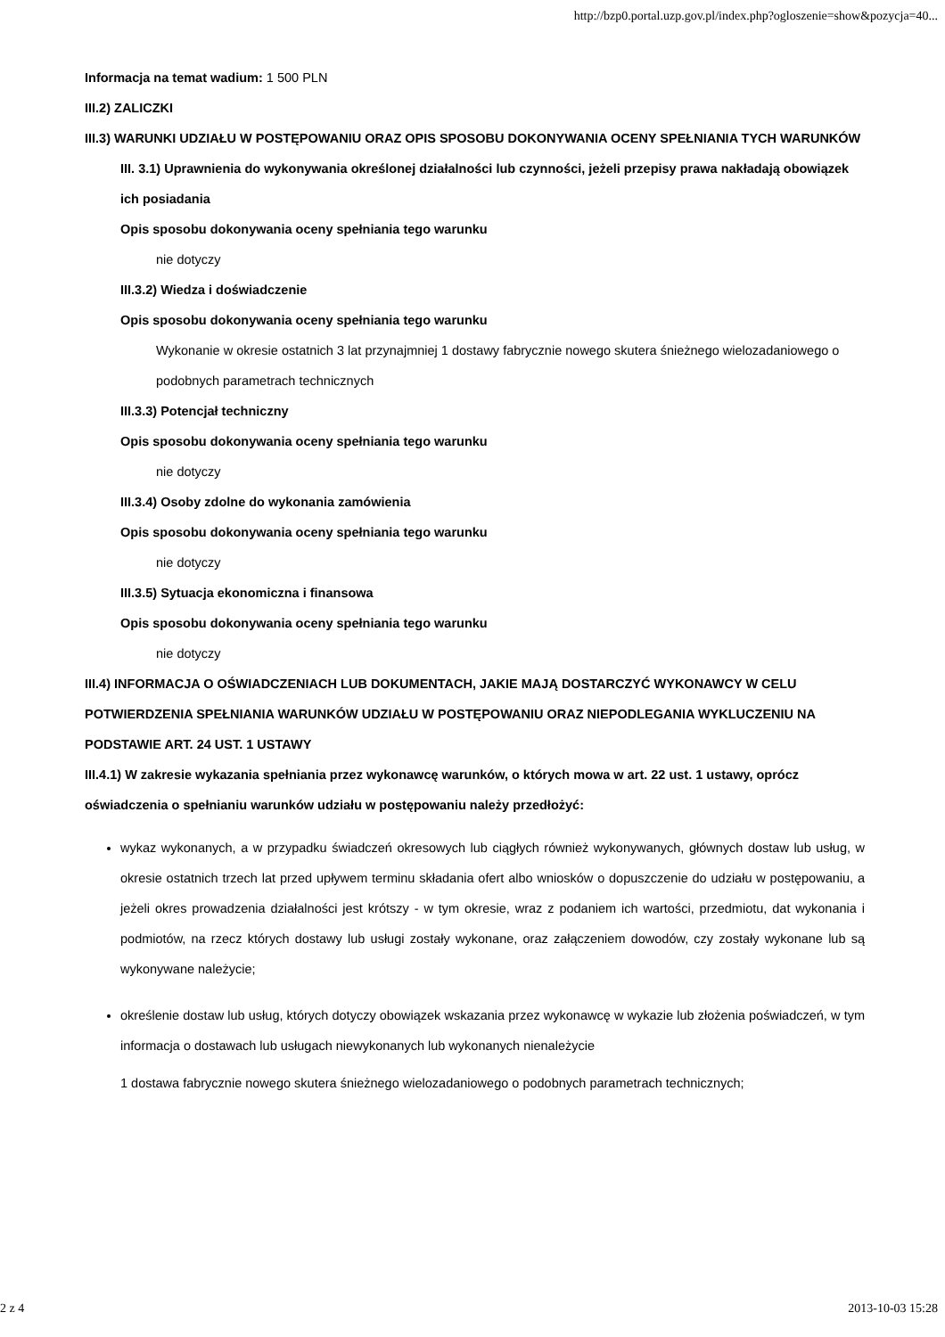http://bzp0.portal.uzp.gov.pl/index.php?ogloszenie=show&pozycja=40...
Informacja na temat wadium: 1 500 PLN
III.2) ZALICZKI
III.3) WARUNKI UDZIAŁU W POSTĘPOWANIU ORAZ OPIS SPOSOBU DOKONYWANIA OCENY SPEŁNIANIA TYCH WARUNKÓW
III. 3.1) Uprawnienia do wykonywania określonej działalności lub czynności, jeżeli przepisy prawa nakładają obowiązek ich posiadania
Opis sposobu dokonywania oceny spełniania tego warunku
nie dotyczy
III.3.2) Wiedza i doświadczenie
Opis sposobu dokonywania oceny spełniania tego warunku
Wykonanie w okresie ostatnich 3 lat przynajmniej 1 dostawy fabrycznie nowego skutera śnieżnego wielozadaniowego o podobnych parametrach technicznych
III.3.3) Potencjał techniczny
Opis sposobu dokonywania oceny spełniania tego warunku
nie dotyczy
III.3.4) Osoby zdolne do wykonania zamówienia
Opis sposobu dokonywania oceny spełniania tego warunku
nie dotyczy
III.3.5) Sytuacja ekonomiczna i finansowa
Opis sposobu dokonywania oceny spełniania tego warunku
nie dotyczy
III.4) INFORMACJA O OŚWIADCZENIACH LUB DOKUMENTACH, JAKIE MAJĄ DOSTARCZYĆ WYKONAWCY W CELU POTWIERDZENIA SPEŁNIANIA WARUNKÓW UDZIAŁU W POSTĘPOWANIU ORAZ NIEPODLEGANIA WYKLUCZENIU NA PODSTAWIE ART. 24 UST. 1 USTAWY
III.4.1) W zakresie wykazania spełniania przez wykonawcę warunków, o których mowa w art. 22 ust. 1 ustawy, oprócz oświadczenia o spełnianiu warunków udziału w postępowaniu należy przedłożyć:
wykaz wykonanych, a w przypadku świadczeń okresowych lub ciągłych również wykonywanych, głównych dostaw lub usług, w okresie ostatnich trzech lat przed upływem terminu składania ofert albo wniosków o dopuszczenie do udziału w postępowaniu, a jeżeli okres prowadzenia działalności jest krótszy - w tym okresie, wraz z podaniem ich wartości, przedmiotu, dat wykonania i podmiotów, na rzecz których dostawy lub usługi zostały wykonane, oraz załączeniem dowodów, czy zostały wykonane lub są wykonywane należycie;
określenie dostaw lub usług, których dotyczy obowiązek wskazania przez wykonawcę w wykazie lub złożenia poświadczeń, w tym informacja o dostawach lub usługach niewykonanych lub wykonanych nienależycie
1 dostawa fabrycznie nowego skutera śnieżnego wielozadaniowego o podobnych parametrach technicznych;
2 z 4 2013-10-03 15:28